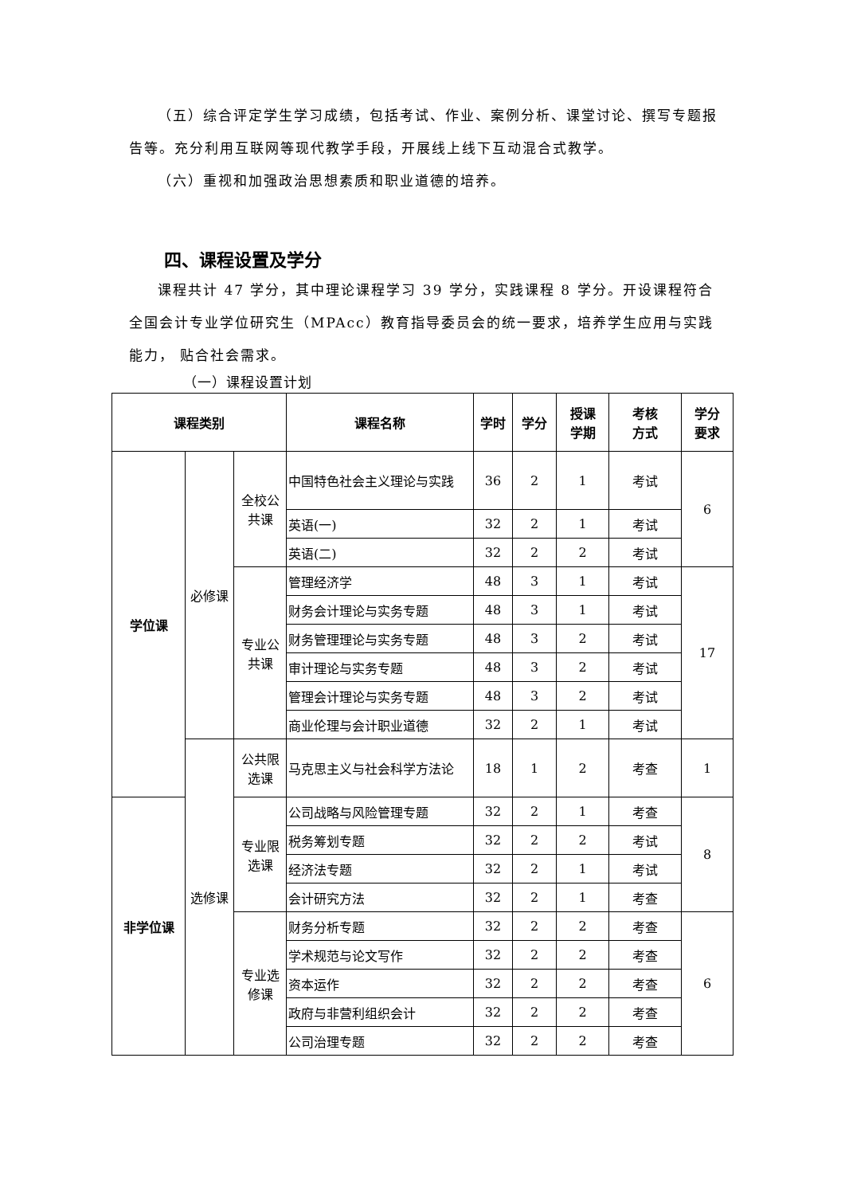（五）综合评定学生学习成绩，包括考试、作业、案例分析、课堂讨论、撰写专题报告等。充分利用互联网等现代教学手段，开展线上线下互动混合式教学。
（六）重视和加强政治思想素质和职业道德的培养。
四、课程设置及学分
课程共计 47 学分，其中理论课程学习 39 学分，实践课程 8 学分。开设课程符合全国会计专业学位研究生（MPAcc）教育指导委员会的统一要求，培养学生应用与实践能力， 贴合社会需求。
（一）课程设置计划
| 课程类别 | | | 课程名称 | 学时 | 学分 | 授课 学期 | 考核 方式 | 学分 要求 |
| --- | --- | --- | --- | --- | --- | --- | --- | --- |
| 学位课 | 必修课 | 全校公 共课 | 中国特色社会主义理论与实践 | 36 | 2 | 1 | 考试 | 6 |
| | | | 英语(一) | 32 | 2 | 1 | 考试 | |
| | | | 英语(二) | 32 | 2 | 2 | 考试 | |
| | | 专业公 共课 | 管理经济学 | 48 | 3 | 1 | 考试 | 17 |
| | | | 财务会计理论与实务专题 | 48 | 3 | 1 | 考试 | |
| | | | 财务管理理论与实务专题 | 48 | 3 | 2 | 考试 | |
| | | | 审计理论与实务专题 | 48 | 3 | 2 | 考试 | |
| | | | 管理会计理论与实务专题 | 48 | 3 | 2 | 考试 | |
| | | | 商业伦理与会计职业道德 | 32 | 2 | 1 | 考试 | |
| | 选修课 | 公共限 选课 | 马克思主义与社会科学方法论 | 18 | 1 | 2 | 考查 | 1 |
| 非学位课 | | 专业限 选课 | 公司战略与风险管理专题 | 32 | 2 | 1 | 考查 | 8 |
| | | | 税务筹划专题 | 32 | 2 | 2 | 考试 | |
| | | | 经济法专题 | 32 | 2 | 1 | 考试 | |
| | | | 会计研究方法 | 32 | 2 | 1 | 考查 | |
| | | 专业选 修课 | 财务分析专题 | 32 | 2 | 2 | 考查 | 6 |
| | | | 学术规范与论文写作 | 32 | 2 | 2 | 考查 | |
| | | | 资本运作 | 32 | 2 | 2 | 考查 | |
| | | | 政府与非营利组织会计 | 32 | 2 | 2 | 考查 | |
| | | | 公司治理专题 | 32 | 2 | 2 | 考查 | |